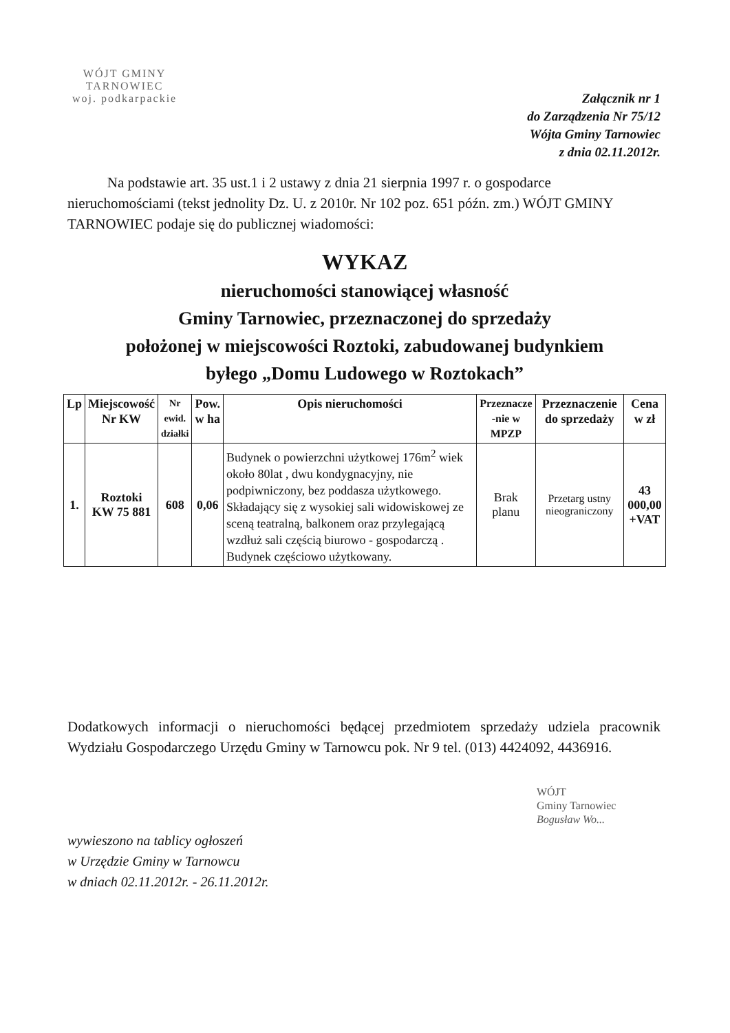WÓJT GMINY
TARNOWIEC
woj. podkarpackie
Załącznik nr 1
do Zarządzenia Nr 75/12
Wójta Gminy Tarnowiec
z dnia 02.11.2012r.
Na podstawie art. 35 ust.1 i 2 ustawy z dnia 21 sierpnia 1997 r. o gospodarce nieruchomościami (tekst jednolity Dz. U. z 2010r. Nr 102 poz. 651 późn. zm.) WÓJT GMINY TARNOWIEC podaje się do publicznej wiadomości:
WYKAZ
nieruchomości stanowiącej własność
Gminy Tarnowiec, przeznaczonej do sprzedaży
położonej w miejscowości Roztoki, zabudowanej budynkiem
byłego „Domu Ludowego w Roztokach”
| Lp | Miejscowość Nr KW | Nr ewid. działki | Pow. w ha | Opis nieruchomości | Przeznacze -nie w MPZP | Przeznaczenie do sprzedaży | Cena w zł |
| --- | --- | --- | --- | --- | --- | --- | --- |
| 1. | Roztoki KW 75 881 | 608 | 0,06 | Budynek o powierzchni użytkowej 176m<sup>2</sup> wiek około 80lat , dwu kondygnacyjny, nie podpiwniczony, bez poddasza użytkowego. Składający się z wysokiej sali widowiskowej ze sceną teatralną, balkonem oraz przylegającą wzdłuż sali częścią biurowo - gospodarczą . Budynek częściowo użytkowany. | Brak planu | Przetarg ustny nieograniczony | 43 000,00 +VAT |
Dodatkowych informacji o nieruchomości będącej przedmiotem sprzedaży udziela pracownik Wydziału Gospodarczego Urzędu Gminy w Tarnowcu pok. Nr 9 tel. (013) 4424092, 4436916.
WÓJT
Gminy Tarnowiec
Bogusław Wo...
wywieszono na tablicy ogłoszeń
w Urzędzie Gminy w Tarnowcu
w dniach 02.11.2012r. - 26.11.2012r.